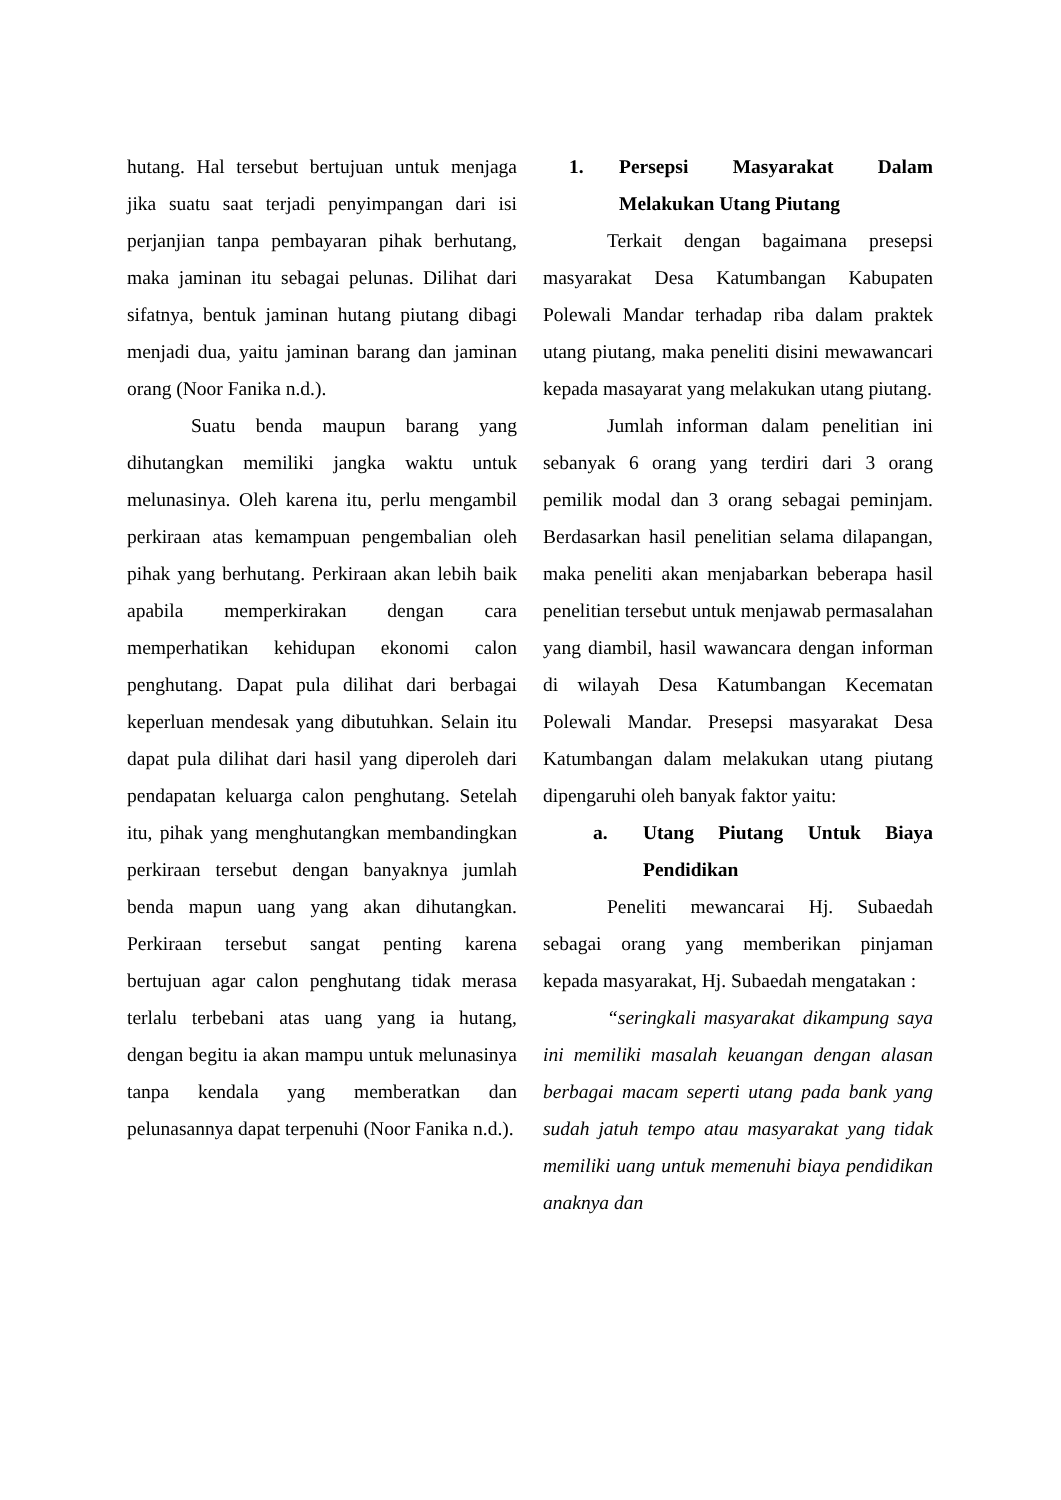hutang. Hal tersebut bertujuan untuk menjaga jika suatu saat terjadi penyimpangan dari isi perjanjian tanpa pembayaran pihak berhutang, maka jaminan itu sebagai pelunas. Dilihat dari sifatnya, bentuk jaminan hutang piutang dibagi menjadi dua, yaitu jaminan barang dan jaminan orang (Noor Fanika n.d.).
Suatu benda maupun barang yang dihutangkan memiliki jangka waktu untuk melunasinya. Oleh karena itu, perlu mengambil perkiraan atas kemampuan pengembalian oleh pihak yang berhutang. Perkiraan akan lebih baik apabila memperkirakan dengan cara memperhatikan kehidupan ekonomi calon penghutang. Dapat pula dilihat dari berbagai keperluan mendesak yang dibutuhkan. Selain itu dapat pula dilihat dari hasil yang diperoleh dari pendapatan keluarga calon penghutang. Setelah itu, pihak yang menghutangkan membandingkan perkiraan tersebut dengan banyaknya jumlah benda mapun uang yang akan dihutangkan. Perkiraan tersebut sangat penting karena bertujuan agar calon penghutang tidak merasa terlalu terbebani atas uang yang ia hutang, dengan begitu ia akan mampu untuk melunasinya tanpa kendala yang memberatkan dan pelunasannya dapat terpenuhi (Noor Fanika n.d.).
1. Persepsi Masyarakat Dalam Melakukan Utang Piutang
Terkait dengan bagaimana presepsi masyarakat Desa Katumbangan Kabupaten Polewali Mandar terhadap riba dalam praktek utang piutang, maka peneliti disini mewawancari kepada masayarat yang melakukan utang piutang.
Jumlah informan dalam penelitian ini sebanyak 6 orang yang terdiri dari 3 orang pemilik modal dan 3 orang sebagai peminjam. Berdasarkan hasil penelitian selama dilapangan, maka peneliti akan menjabarkan beberapa hasil penelitian tersebut untuk menjawab permasalahan yang diambil, hasil wawancara dengan informan di wilayah Desa Katumbangan Kecematan Polewali Mandar. Presepsi masyarakat Desa Katumbangan dalam melakukan utang piutang dipengaruhi oleh banyak faktor yaitu:
a. Utang Piutang Untuk Biaya Pendidikan
Peneliti mewancarai Hj. Subaedah sebagai orang yang memberikan pinjaman kepada masyarakat, Hj. Subaedah mengatakan :
“seringkali masyarakat dikampung saya ini memiliki masalah keuangan dengan alasan berbagai macam seperti utang pada bank yang sudah jatuh tempo atau masyarakat yang tidak memiliki uang untuk memenuhi biaya pendidikan anaknya dan